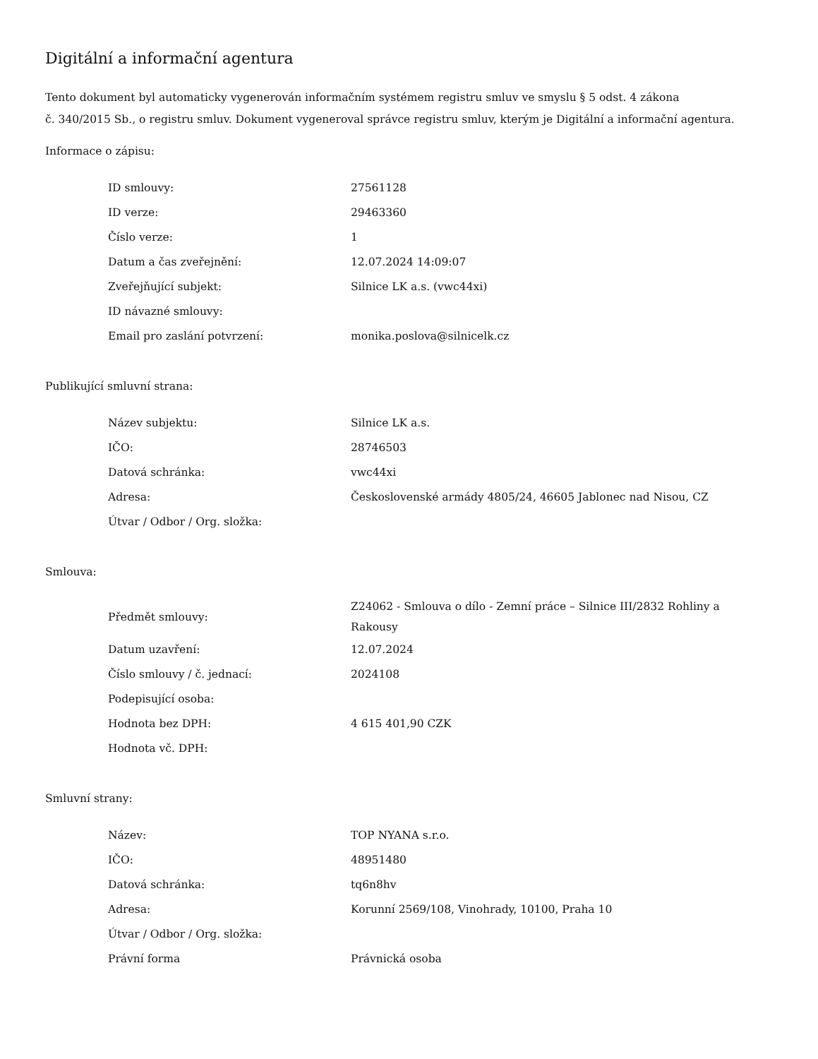Digitální a informační agentura
Tento dokument byl automaticky vygenerován informačním systémem registru smluv ve smyslu § 5 odst. 4 zákona
č. 340/2015 Sb., o registru smluv. Dokument vygeneroval správce registru smluv, kterým je Digitální a informační agentura.
Informace o zápisu:
| ID smlouvy: | 27561128 |
| ID verze: | 29463360 |
| Číslo verze: | 1 |
| Datum a čas zveřejnění: | 12.07.2024 14:09:07 |
| Zveřejňující subjekt: | Silnice LK a.s. (vwc44xi) |
| ID návazné smlouvy: | |
| Email pro zaslání potvrzení: | monika.poslova@silnicelk.cz |
Publikující smluvní strana:
| Název subjektu: | Silnice LK a.s. |
| IČO: | 28746503 |
| Datová schránka: | vwc44xi |
| Adresa: | Československé armády 4805/24, 46605 Jablonec nad Nisou, CZ |
| Útvar / Odbor / Org. složka: | |
Smlouva:
| Předmět smlouvy: | Z24062 - Smlouva o dílo - Zemní práce – Silnice III/2832 Rohliny a Rakousy |
| Datum uzavření: | 12.07.2024 |
| Číslo smlouvy / č. jednací: | 2024108 |
| Podepisující osoba: | |
| Hodnota bez DPH: | 4 615 401,90 CZK |
| Hodnota vč. DPH: | |
Smluvní strany:
| Název: | TOP NYANA s.r.o. |
| IČO: | 48951480 |
| Datová schránka: | tq6n8hv |
| Adresa: | Korunní 2569/108, Vinohrady, 10100, Praha 10 |
| Útvar / Odbor / Org. složka: | |
| Právní forma | Právnická osoba |